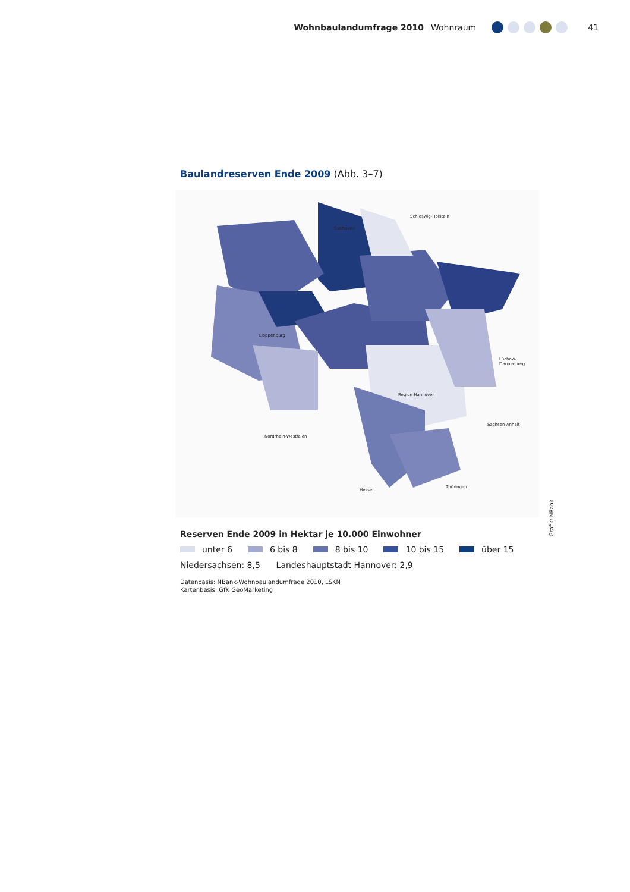Wohnbaulandumfrage 2010 Wohnraum
41
Baulandreserven Ende 2009 (Abb. 3–7)
Cuxhaven
Cloppenburg
Schleswig-Holstein
Lüchow-Dannenberg
Region Hannover
Nordrhein-Westfalen
Hessen
Thüringen
Sachsen-Anhalt
Grafik: NBank
Reserven Ende 2009 in Hektar je 10.000 Einwohner
unter 6 6 bis 8 8 bis 10 10 bis 15 über 15
Niedersachsen: 8,5 Landeshauptstadt Hannover: 2,9
Datenbasis: NBank-Wohnbaulandumfrage 2010, LSKN
Kartenbasis: GfK GeoMarketing